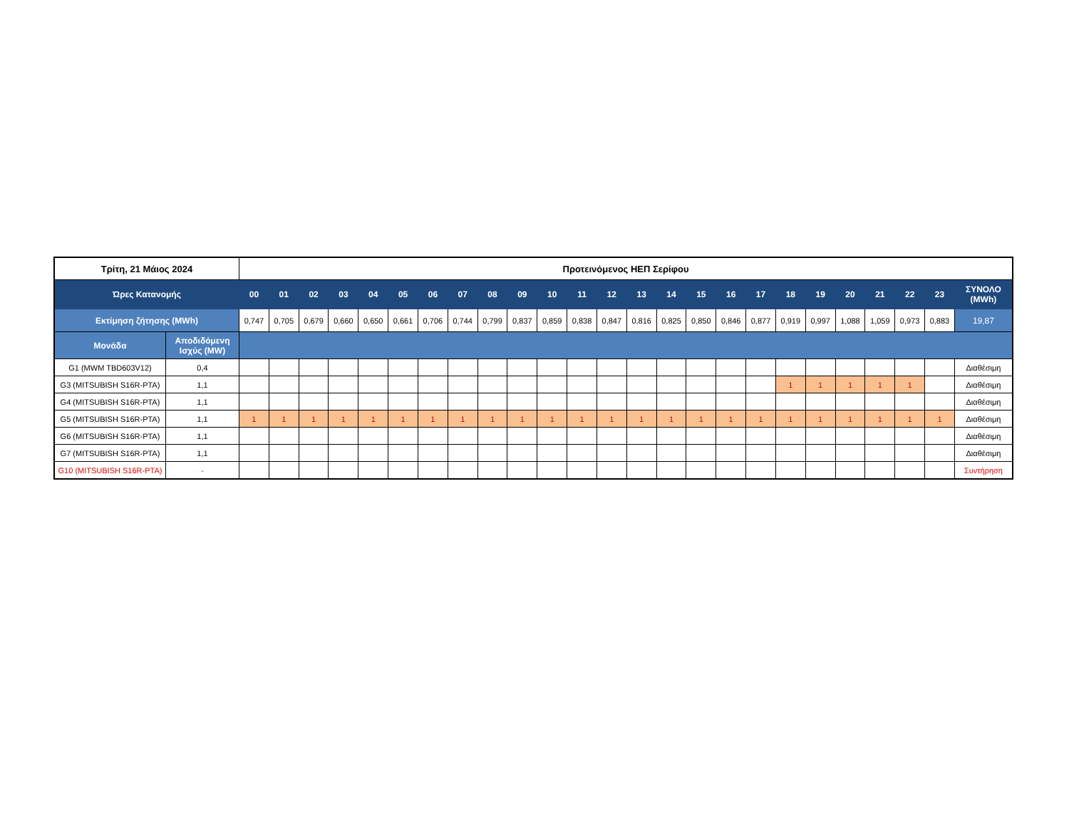| Τρίτη, 21 Μάιος 2024 | | Προτεινόμενος ΗΕΠ Σερίφου | | | | | | | | | | | | | | | | | | | | | | | | |
| --- | --- | --- | --- | --- | --- | --- | --- | --- | --- | --- | --- | --- | --- | --- | --- | --- | --- | --- | --- | --- | --- | --- | --- | --- | --- | --- |
| Ώρες Κατανομής | | 00 | 01 | 02 | 03 | 04 | 05 | 06 | 07 | 08 | 09 | 10 | 11 | 12 | 13 | 14 | 15 | 16 | 17 | 18 | 19 | 20 | 21 | 22 | 23 | ΣΥΝΟΛΟ (MWh) |
| Εκτίμηση ζήτησης (MWh) | | 0,747 | 0,705 | 0,679 | 0,660 | 0,650 | 0,661 | 0,706 | 0,744 | 0,799 | 0,837 | 0,859 | 0,838 | 0,847 | 0,816 | 0,825 | 0,850 | 0,846 | 0,877 | 0,919 | 0,997 | 1,088 | 1,059 | 0,973 | 0,883 | 19,87 |
| Μονάδα | Αποδιδόμενη Ισχύς (MW) | | | | | | | | | | | | | | | | | | | | | | | | | |
| G1 (MWM TBD603V12) | 0,4 | | | | | | | | | | | | | | | | | | | | | | | | | Διαθέσιμη |
| G3 (MITSUBISH S16R-PTA) | 1,1 | | | | | | | | | | | | | | | | | | | 1 | 1 | 1 | 1 | 1 | | Διαθέσιμη |
| G4 (MITSUBISH S16R-PTA) | 1,1 | | | | | | | | | | | | | | | | | | | | | | | | | Διαθέσιμη |
| G5 (MITSUBISH S16R-PTA) | 1,1 | 1 | 1 | 1 | 1 | 1 | 1 | 1 | 1 | 1 | 1 | 1 | 1 | 1 | 1 | 1 | 1 | 1 | 1 | 1 | 1 | 1 | 1 | 1 | 1 | Διαθέσιμη |
| G6 (MITSUBISH S16R-PTA) | 1,1 | | | | | | | | | | | | | | | | | | | | | | | | | Διαθέσιμη |
| G7 (MITSUBISH S16R-PTA) | 1,1 | | | | | | | | | | | | | | | | | | | | | | | | | Διαθέσιμη |
| G10 (MITSUBISH S16R-PTA) | - | | | | | | | | | | | | | | | | | | | | | | | | | Συντήρηση |